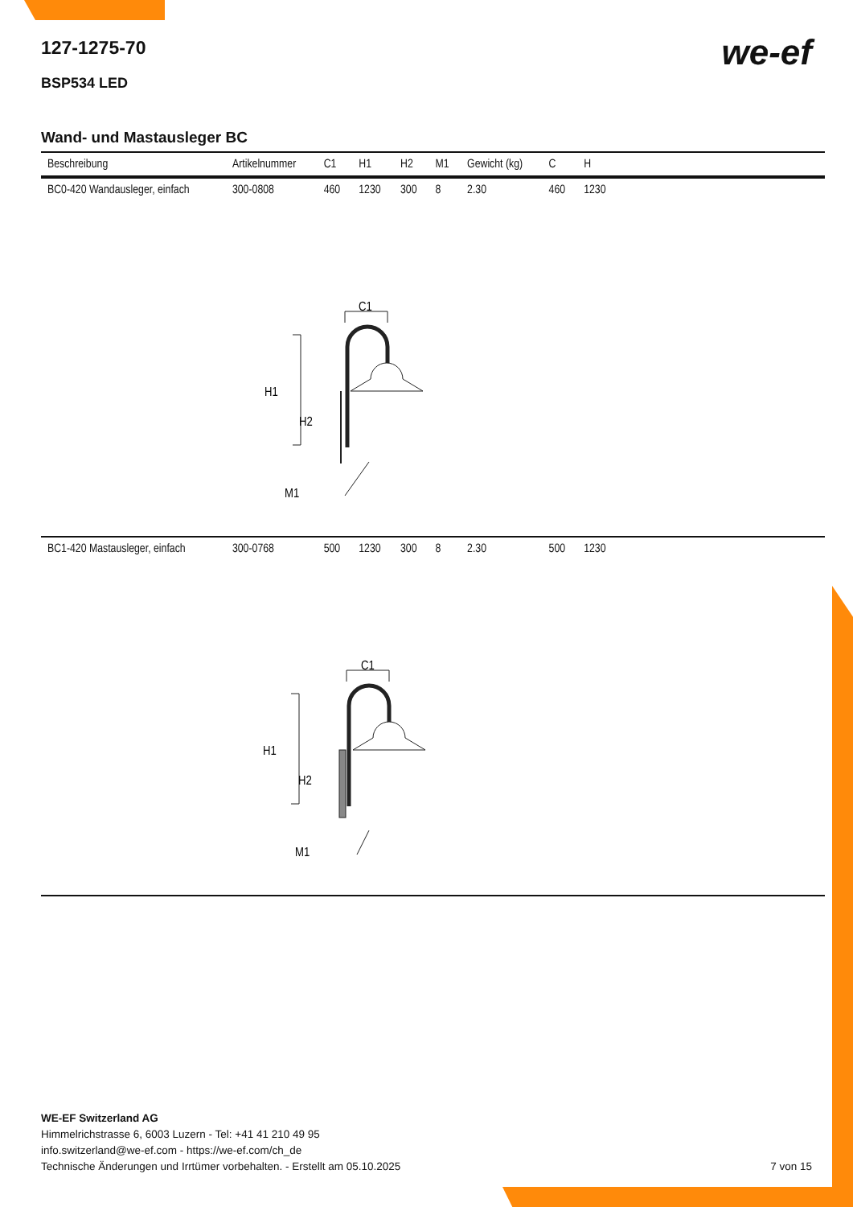we-ef
127-1275-70
BSP534 LED
Wand- und Mastausleger BC
| Beschreibung | Artikelnummer | C1 | H1 | H2 | M1 | Gewicht (kg) | C | H | |
| --- | --- | --- | --- | --- | --- | --- | --- | --- | --- |
| BC0-420 Wandausleger, einfach | 300-0808 | 460 | 1230 | 300 | 8 | 2.30 | 460 | 1230 | |
| C1 H1 H2 M1 | | | | | | | | | |
| BC1-420 Mastausleger, einfach | 300-0768 | 500 | 1230 | 300 | 8 | 2.30 | 500 | 1230 | |
| C1 H1 H2 M1 | | | | | | | | | |
WE-EF Switzerland AG
Himmelrichstrasse 6, 6003 Luzern - Tel: +41 41 210 49 95
info.switzerland@we-ef.com - https://we-ef.com/ch_de
Technische Änderungen und Irrtümer vorbehalten. - Erstellt am 05.10.2025 7 von 15